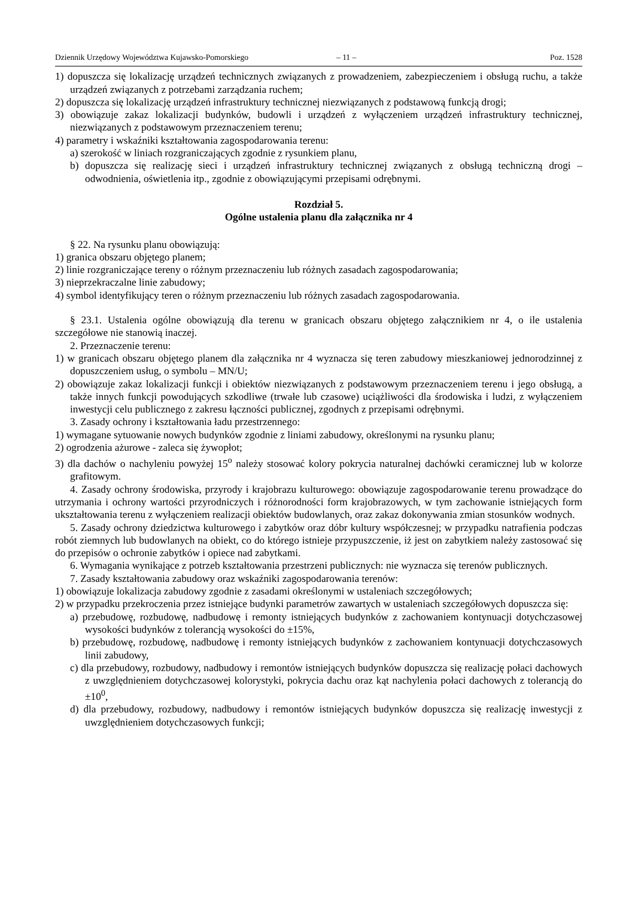Dziennik Urzędowy Województwa Kujawsko-Pomorskiego – 11 – Poz. 1528
1) dopuszcza się lokalizację urządzeń technicznych związanych z prowadzeniem, zabezpieczeniem i obsługą ruchu, a także urządzeń związanych z potrzebami zarządzania ruchem;
2) dopuszcza się lokalizację urządzeń infrastruktury technicznej niezwiązanych z podstawową funkcją drogi;
3) obowiązuje zakaz lokalizacji budynków, budowli i urządzeń z wyłączeniem urządzeń infrastruktury technicznej, niezwiązanych z podstawowym przeznaczeniem terenu;
4) parametry i wskaźniki kształtowania zagospodarowania terenu:
a) szerokość w liniach rozgraniczających zgodnie z rysunkiem planu,
b) dopuszcza się realizację sieci i urządzeń infrastruktury technicznej związanych z obsługą techniczną drogi – odwodnienia, oświetlenia itp., zgodnie z obowiązującymi przepisami odrębnymi.
Rozdział 5.
Ogólne ustalenia planu dla załącznika nr 4
§ 22. Na rysunku planu obowiązują:
1) granica obszaru objętego planem;
2) linie rozgraniczające tereny o różnym przeznaczeniu lub różnych zasadach zagospodarowania;
3) nieprzekraczalne linie zabudowy;
4) symbol identyfikujący teren o różnym przeznaczeniu lub różnych zasadach zagospodarowania.
§ 23.1. Ustalenia ogólne obowiązują dla terenu w granicach obszaru objętego załącznikiem nr 4, o ile ustalenia szczegółowe nie stanowią inaczej.
2. Przeznaczenie terenu:
1) w granicach obszaru objętego planem dla załącznika nr 4 wyznacza się teren zabudowy mieszkaniowej jednorodzinnej z dopuszczeniem usług, o symbolu – MN/U;
2) obowiązuje zakaz lokalizacji funkcji i obiektów niezwiązanych z podstawowym przeznaczeniem terenu i jego obsługą, a także innych funkcji powodujących szkodliwe (trwałe lub czasowe) uciążliwości dla środowiska i ludzi, z wyłączeniem inwestycji celu publicznego z zakresu łączności publicznej, zgodnych z przepisami odrębnymi.
3. Zasady ochrony i kształtowania ładu przestrzennego:
1) wymagane sytuowanie nowych budynków zgodnie z liniami zabudowy, określonymi na rysunku planu;
2) ogrodzenia ażurowe - zaleca się żywopłot;
3) dla dachów o nachyleniu powyżej 15<sup>o</sup> należy stosować kolory pokrycia naturalnej dachówki ceramicznej lub w kolorze grafitowym.
4. Zasady ochrony środowiska, przyrody i krajobrazu kulturowego: obowiązuje zagospodarowanie terenu prowadzące do utrzymania i ochrony wartości przyrodniczych i różnorodności form krajobrazowych, w tym zachowanie istniejących form ukształtowania terenu z wyłączeniem realizacji obiektów budowlanych, oraz zakaz dokonywania zmian stosunków wodnych.
5. Zasady ochrony dziedzictwa kulturowego i zabytków oraz dóbr kultury współczesnej; w przypadku natrafienia podczas robót ziemnych lub budowlanych na obiekt, co do którego istnieje przypuszczenie, iż jest on zabytkiem należy zastosować się do przepisów o ochronie zabytków i opiece nad zabytkami.
6. Wymagania wynikające z potrzeb kształtowania przestrzeni publicznych: nie wyznacza się terenów publicznych.
7. Zasady kształtowania zabudowy oraz wskaźniki zagospodarowania terenów:
1) obowiązuje lokalizacja zabudowy zgodnie z zasadami określonymi w ustaleniach szczegółowych;
2) w przypadku przekroczenia przez istniejące budynki parametrów zawartych w ustaleniach szczegółowych dopuszcza się:
a) przebudowę, rozbudowę, nadbudowę i remonty istniejących budynków z zachowaniem kontynuacji dotychczasowej wysokości budynków z tolerancją wysokości do ±15%,
b) przebudowę, rozbudowę, nadbudowę i remonty istniejących budynków z zachowaniem kontynuacji dotychczasowych linii zabudowy,
c) dla przebudowy, rozbudowy, nadbudowy i remontów istniejących budynków dopuszcza się realizację połaci dachowych z uwzględnieniem dotychczasowej kolorystyki, pokrycia dachu oraz kąt nachylenia połaci dachowych z tolerancją do ±10<sup>0</sup>,
d) dla przebudowy, rozbudowy, nadbudowy i remontów istniejących budynków dopuszcza się realizację inwestycji z uwzględnieniem dotychczasowych funkcji;